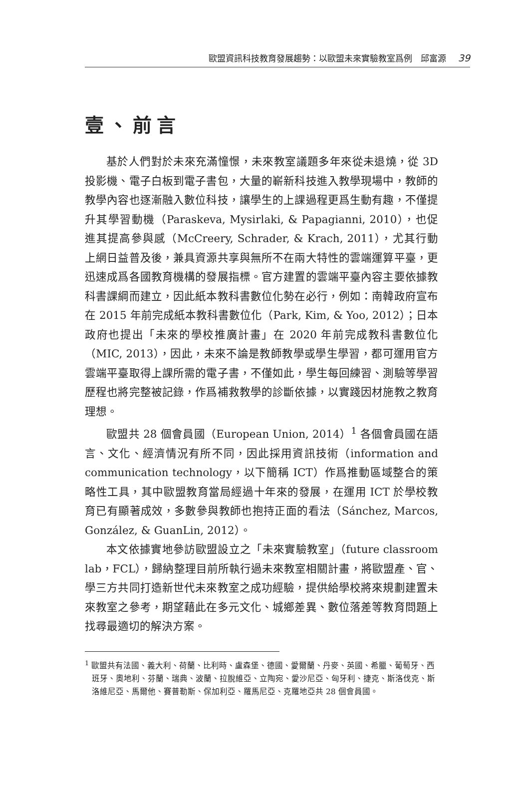歐盟資訊科技教育發展趨勢：以歐盟未來實驗教室爲例　邱富源 39
壹、前言
基於人們對於未來充滿憧憬，未來教室議題多年來從未退燒，從 3D 投影機、電子白板到電子書包，大量的嶄新科技進入教學現場中，教師的教學內容也逐漸融入數位科技，讓學生的上課過程更爲生動有趣，不僅提升其學習動機（Paraskeva, Mysirlaki, & Papagianni, 2010），也促進其提高參與感（McCreery, Schrader, & Krach, 2011），尤其行動上網日益普及後，兼具資源共享與無所不在兩大特性的雲端運算平臺，更迅速成爲各國教育機構的發展指標。官方建置的雲端平臺內容主要依據教科書課綱而建立，因此紙本教科書數位化勢在必行，例如：南韓政府宣布在 2015 年前完成紙本教科書數位化（Park, Kim, & Yoo, 2012）；日本政府也提出「未來的學校推廣計畫」在 2020 年前完成教科書數位化（MIC, 2013），因此，未來不論是教師教學或學生學習，都可運用官方雲端平臺取得上課所需的電子書，不僅如此，學生每回練習、測驗等學習歷程也將完整被記錄，作爲補救教學的診斷依據，以實踐因材施教之教育理想。
歐盟共 28 個會員國（European Union, 2014）<sup>1</sup> 各個會員國在語言、文化、經濟情況有所不同，因此採用資訊技術（information and communication technology，以下簡稱 ICT）作爲推動區域整合的策略性工具，其中歐盟教育當局經過十年來的發展，在運用 ICT 於學校教育已有顯著成效，多數參與教師也抱持正面的看法（Sánchez, Marcos, González, & GuanLin, 2012）。
本文依據實地參訪歐盟設立之「未來實驗教室」（future classroom lab，FCL），歸納整理目前所執行過未來教室相關計畫，將歐盟產、官、學三方共同打造新世代未來教室之成功經驗，提供給學校將來規劃建置未來教室之參考，期望藉此在多元文化、城鄉差異、數位落差等教育問題上找尋最適切的解決方案。
<sup>1</sup> 歐盟共有法國、義大利、荷蘭、比利時、盧森堡、德國、愛爾蘭、丹麥、英國、希臘、葡萄牙、西班牙、奧地利、芬蘭、瑞典、波蘭、拉脫維亞、立陶宛、愛沙尼亞、匈牙利、捷克、斯洛伐克、斯洛維尼亞、馬爾他、賽普勒斯、保加利亞、羅馬尼亞、克羅地亞共 28 個會員國。